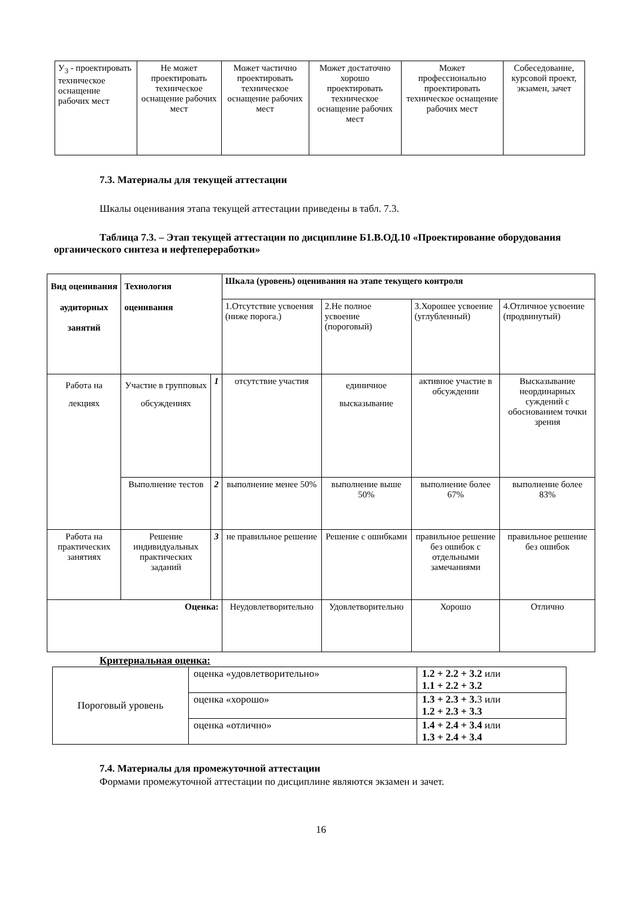| У<sub>3</sub> - проектировать техническое оснащение рабочих мест | Не может проектировать техническое оснащение рабочих мест | Может частично проектировать техническое оснащение рабочих мест | Может достаточно хорошо проектировать техническое оснащение рабочих мест | Может профессионально проектировать техническое оснащение рабочих мест | Собеседование, курсовой проект, экзамен, зачет |
7.3. Материалы для текущей аттестации
Шкалы оценивания этапа текущей аттестации приведены в табл. 7.3.
Таблица 7.3. – Этап текущей аттестации по дисциплине Б1.В.ОД.10 «Проектирование оборудования органического синтеза и нефтепереработки»
| Вид оценивания аудиторных занятий | Технология оценивания | | Шкала (уровень) оценивания на этапе текущего контроля | | | |
| --- | --- | --- | --- | --- | --- | --- |
| | | | 1.Отсутствие усвоения (ниже порога.) | 2.Не полное усвоение (пороговый) | 3.Хорошее усвоение (углубленный) | 4.Отличное усвоение (продвинутый) |
| Работа на лекциях | Участие в групповых обсуждениях | 1 | отсутствие участия | единичное высказывание | активное участие в обсуждении | Высказывание неординарных суждений с обоснованием точки зрения |
| | Выполнение тестов | 2 | выполнение менее 50% | выполнение выше 50% | выполнение более 67% | выполнение более 83% |
| Работа на практических занятиях | Решение индивидуальных практических заданий | 3 | не правильное решение | Решение с ошибками | правильное решение без ошибок с отдельными замечаниями | правильное решение без ошибок |
| Оценка: | | | Неудовлетворительно | Удовлетворительно | Хорошо | Отлично |
Критериальная оценка:
| Пороговый уровень | оценка «удовлетворительно» | 1.2 + 2.2 + 3.2 или 1.1 + 2.2 + 3.2 |
| | оценка «хорошо» | 1.3 + 2.3 + 3. 3 или 1.2 + 2.3 + 3.3 |
| | оценка «отлично» | 1.4 + 2.4 + 3.4 или 1.3 + 2.4 + 3.4 |
7.4. Материалы для промежуточной аттестации
Формами промежуточной аттестации по дисциплине являются экзамен и зачет.
16